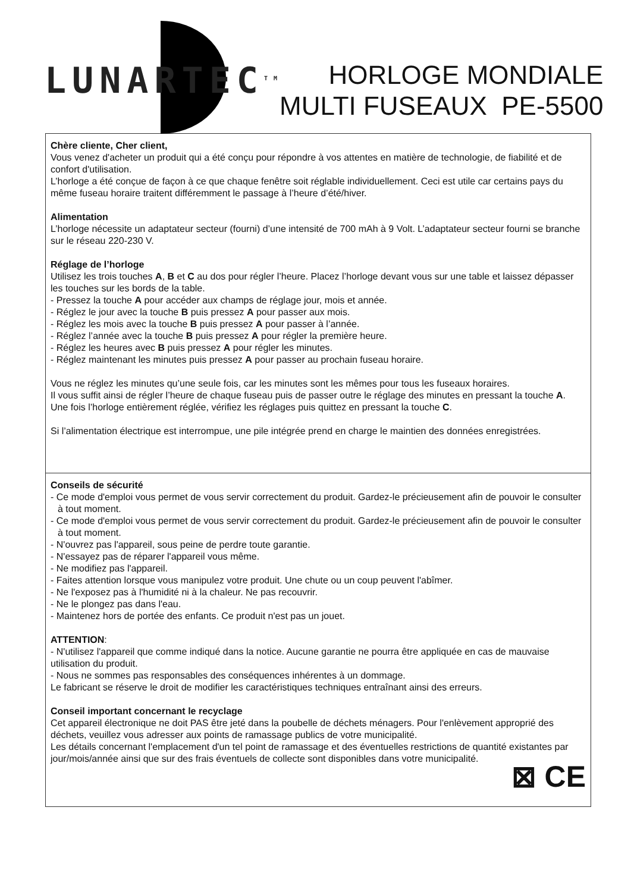LUNARTEC<sup>TM</sup>
HORLOGE MONDIALE
MULTI FUSEAUX PE-5500
Chère cliente, Cher client,
Vous venez d'acheter un produit qui a été conçu pour répondre à vos attentes en matière de technologie, de fiabilité et de confort d'utilisation.
L’horloge a été conçue de façon à ce que chaque fenêtre soit réglable individuellement. Ceci est utile car certains pays du même fuseau horaire traitent différemment le passage à l’heure d’été/hiver.
Alimentation
L’horloge nécessite un adaptateur secteur (fourni) d’une intensité de 700 mAh à 9 Volt. L’adaptateur secteur fourni se branche sur le réseau 220-230 V.
Réglage de l’horloge
Utilisez les trois touches A, B et C au dos pour régler l’heure. Placez l’horloge devant vous sur une table et laissez dépasser les touches sur les bords de la table.
- Pressez la touche A pour accéder aux champs de réglage jour, mois et année.
- Réglez le jour avec la touche B puis pressez A pour passer aux mois.
- Réglez les mois avec la touche B puis pressez A pour passer à l’année.
- Réglez l’année avec la touche B puis pressez A pour régler la première heure.
- Réglez les heures avec B puis pressez A pour régler les minutes.
- Réglez maintenant les minutes puis pressez A pour passer au prochain fuseau horaire.
Vous ne réglez les minutes qu’une seule fois, car les minutes sont les mêmes pour tous les fuseaux horaires.
Il vous suffit ainsi de régler l’heure de chaque fuseau puis de passer outre le réglage des minutes en pressant la touche A.
Une fois l’horloge entièrement réglée, vérifiez les réglages puis quittez en pressant la touche C.
Si l’alimentation électrique est interrompue, une pile intégrée prend en charge le maintien des données enregistrées.
Conseils de sécurité
- Ce mode d'emploi vous permet de vous servir correctement du produit. Gardez-le précieusement afin de pouvoir le consulter à tout moment.
- Ce mode d'emploi vous permet de vous servir correctement du produit. Gardez-le précieusement afin de pouvoir le consulter à tout moment.
- N'ouvrez pas l'appareil, sous peine de perdre toute garantie.
- N'essayez pas de réparer l'appareil vous même.
- Ne modifiez pas l'appareil.
- Faites attention lorsque vous manipulez votre produit. Une chute ou un coup peuvent l'abîmer.
- Ne l'exposez pas à l'humidité ni à la chaleur. Ne pas recouvrir.
- Ne le plongez pas dans l'eau.
- Maintenez hors de portée des enfants. Ce produit n'est pas un jouet.
ATTENTION:
- N'utilisez l'appareil que comme indiqué dans la notice. Aucune garantie ne pourra être appliquée en cas de mauvaise utilisation du produit.
- Nous ne sommes pas responsables des conséquences inhérentes à un dommage.
Le fabricant se réserve le droit de modifier les caractéristiques techniques entraînant ainsi des erreurs.
Conseil important concernant le recyclage
Cet appareil électronique ne doit PAS être jeté dans la poubelle de déchets ménagers. Pour l'enlèvement approprié des déchets, veuillez vous adresser aux points de ramassage publics de votre municipalité.
Les détails concernant l'emplacement d'un tel point de ramassage et des éventuelles restrictions de quantité existantes par jour/mois/année ainsi que sur des frais éventuels de collecte sont disponibles dans votre municipalité.
⊠ CE